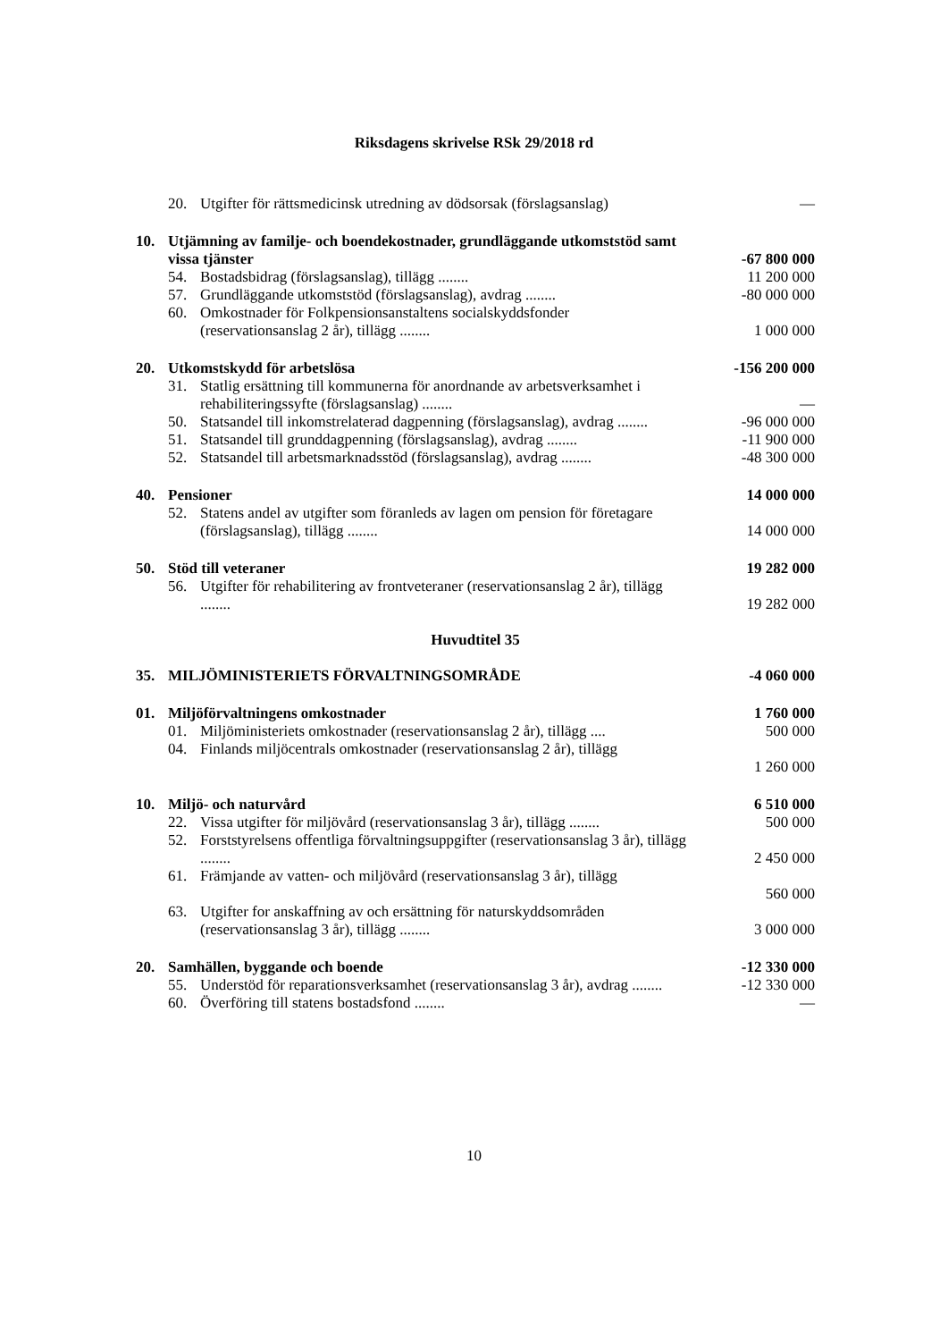Riksdagens skrivelse RSk 29/2018 rd
| | 20. | Utgifter för rättsmedicinsk utredning av dödsorsak (förslagsanslag) | — |
| 10. | Utjämning av familje- och boendekostnader, grundläggande utkomststöd samt vissa tjänster | | -67 800 000 |
| | 54. | Bostadsbidrag (förslagsanslag), tillägg ........ | 11 200 000 |
| | 57. | Grundläggande utkomststöd (förslagsanslag), avdrag ........ | -80 000 000 |
| | 60. | Omkostnader för Folkpensionsanstaltens socialskyddsfonder (reservationsanslag 2 år), tillägg ........ | 1 000 000 |
| 20. | Utkomstskydd för arbetslösa | | -156 200 000 |
| | 31. | Statlig ersättning till kommunerna för anordnande av arbetsverksamhet i rehabiliteringssyfte (förslagsanslag) ........ | — |
| | 50. | Statsandel till inkomstrelaterad dagpenning (förslagsanslag), avdrag ........ | -96 000 000 |
| | 51. | Statsandel till grunddagpenning (förslagsanslag), avdrag ........ | -11 900 000 |
| | 52. | Statsandel till arbetsmarknadsstöd (förslagsanslag), avdrag ........ | -48 300 000 |
| 40. | Pensioner | | 14 000 000 |
| | 52. | Statens andel av utgifter som föranleds av lagen om pension för företagare (förslagsanslag), tillägg ........ | 14 000 000 |
| 50. | Stöd till veteraner | | 19 282 000 |
| | 56. | Utgifter för rehabilitering av frontveteraner (reservationsanslag 2 år), tillägg ........ | 19 282 000 |
| Huvudtitel 35 | | | |
| 35. | MILJÖMINISTERIETS FÖRVALTNINGSOMRÅDE | | -4 060 000 |
| 01. | Miljöförvaltningens omkostnader | | 1 760 000 |
| | 01. | Miljöministeriets omkostnader (reservationsanslag 2 år), tillägg .... | 500 000 |
| | 04. | Finlands miljöcentrals omkostnader (reservationsanslag 2 år), tillägg | 1 260 000 |
| 10. | Miljö- och naturvård | | 6 510 000 |
| | 22. | Vissa utgifter för miljövård (reservationsanslag 3 år), tillägg ........ | 500 000 |
| | 52. | Forststyrelsens offentliga förvaltningsuppgifter (reservationsanslag 3 år), tillägg ........ | 2 450 000 |
| | 61. | Främjande av vatten- och miljövård (reservationsanslag 3 år), tillägg | 560 000 |
| | 63. | Utgifter for anskaffning av och ersättning för naturskyddsområden (reservationsanslag 3 år), tillägg ........ | 3 000 000 |
| 20. | Samhällen, byggande och boende | | -12 330 000 |
| | 55. | Understöd för reparationsverksamhet (reservationsanslag 3 år), avdrag ........ | -12 330 000 |
| | 60. | Överföring till statens bostadsfond ........ | — |
10